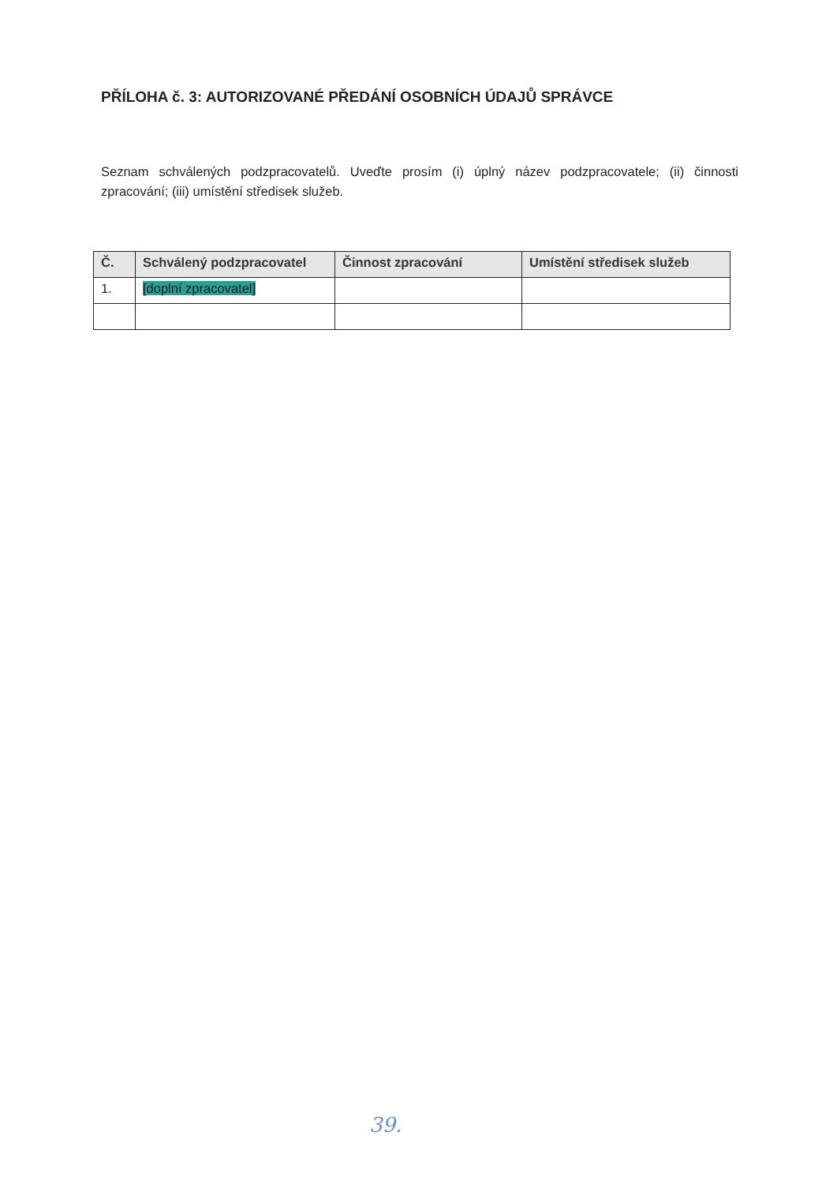PŘÍLOHA č. 3: AUTORIZOVANÉ PŘEDÁNÍ OSOBNÍCH ÚDAJŮ SPRÁVCE
Seznam schválených podzpracovatelů. Uveďte prosím (i) úplný název podzpracovatele; (ii) činnosti zpracování; (iii) umístění středisek služeb.
| Č. | Schválený podzpracovatel | Činnost zpracování | Umístění středisek služeb |
| --- | --- | --- | --- |
| 1. | [doplní zpracovatel] | | |
39.